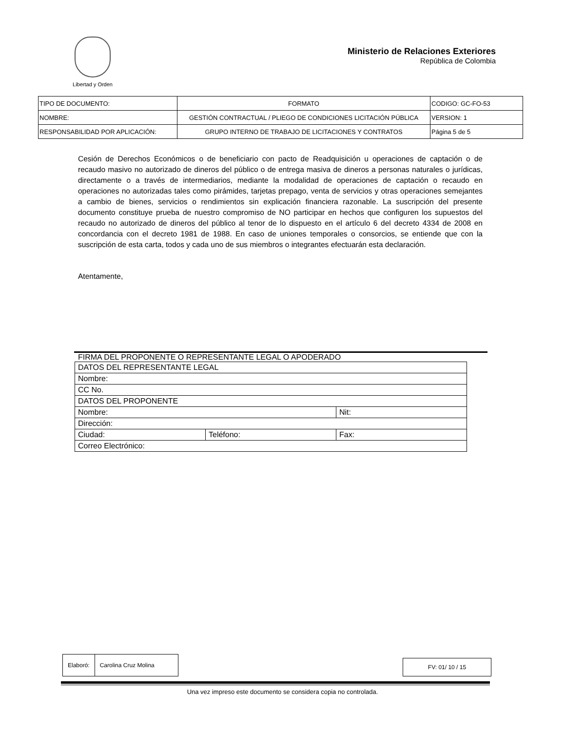Libertad y Orden
Ministerio de Relaciones Exteriores
República de Colombia
| TIPO DE DOCUMENTO: | FORMATO | CODIGO: GC-FO-53 |
| NOMBRE: | GESTIÓN CONTRACTUAL / PLIEGO DE CONDICIONES LICITACIÓN PÚBLICA | VERSION: 1 |
| RESPONSABILIDAD POR APLICACIÓN: | GRUPO INTERNO DE TRABAJO DE LICITACIONES Y CONTRATOS | Página 5 de 5 |
Cesión de Derechos Económicos o de beneficiario con pacto de Readquisición u operaciones de captación o de recaudo masivo no autorizado de dineros del público o de entrega masiva de dineros a personas naturales o jurídicas, directamente o a través de intermediarios, mediante la modalidad de operaciones de captación o recaudo en operaciones no autorizadas tales como pirámides, tarjetas prepago, venta de servicios y otras operaciones semejantes a cambio de bienes, servicios o rendimientos sin explicación financiera razonable. La suscripción del presente documento constituye prueba de nuestro compromiso de NO participar en hechos que configuren los supuestos del recaudo no autorizado de dineros del público al tenor de lo dispuesto en el artículo 6 del decreto 4334 de 2008 en concordancia con el decreto 1981 de 1988. En caso de uniones temporales o consorcios, se entiende que con la suscripción de esta carta, todos y cada uno de sus miembros o integrantes efectuarán esta declaración.
Atentamente,
FIRMA DEL PROPONENTE O REPRESENTANTE LEGAL O APODERADO
| DATOS DEL REPRESENTANTE LEGAL | | |
| Nombre: | | |
| CC No. | | |
| DATOS DEL PROPONENTE | | |
| Nombre: | | Nit: |
| Dirección: | | |
| Ciudad: | Teléfono: | Fax: |
| Correo Electrónico: | | |
| Elaboró: | Carolina Cruz Molina |
| FV: 01/ 10 / 15 |
Una vez impreso este documento se considera copia no controlada.